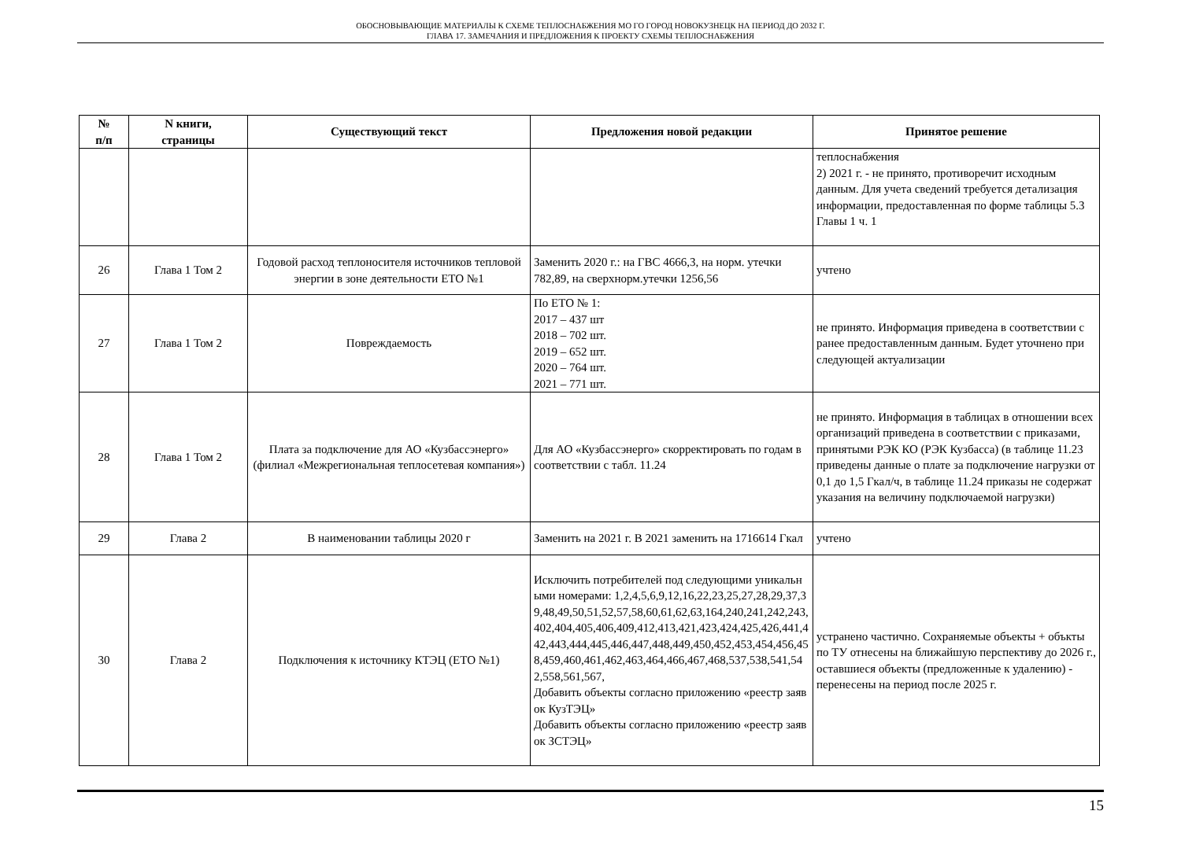ОБОСНОВЫВАЮЩИЕ МАТЕРИАЛЫ К СХЕМЕ ТЕПЛОСНАБЖЕНИЯ МО ГО ГОРОД НОВОКУЗНЕЦК НА ПЕРИОД ДО 2032 Г.
ГЛАВА 17. ЗАМЕЧАНИЯ И ПРЕДЛОЖЕНИЯ К ПРОЕКТУ СХЕМЫ ТЕПЛОСНАБЖЕНИЯ
| № п/п | N книги, страницы | Существующий текст | Предложения новой редакции | Принятое решение |
| --- | --- | --- | --- | --- |
| | | | | теплоснабжения 2) 2021 г. - не принято, противоречит исходным данным. Для учета сведений требуется детализация информации, предоставленная по форме таблицы 5.3 Главы 1 ч. 1 |
| 26 | Глава 1 Том 2 | Годовой расход теплоносителя источников тепловой энергии в зоне деятельности ЕТО №1 | Заменить 2020 г.: на ГВС 4666,3, на норм. утечки 782,89, на сверхнорм.утечки 1256,56 | учтено |
| 27 | Глава 1 Том 2 | Повреждаемость | По ЕТО № 1: 2017 – 437 шт 2018 – 702 шт. 2019 – 652 шт. 2020 – 764 шт. 2021 – 771 шт. | не принято. Информация приведена в соответствии с ранее предоставленным данным. Будет уточнено при следующей актуализации |
| 28 | Глава 1 Том 2 | Плата за подключение для АО «Кузбассэнерго» (филиал «Межрегиональная теплосетевая компания») | Для АО «Кузбассэнерго» скорректировать по годам в соответствии с табл. 11.24 | не принято. Информация в таблицах в отношении всех организаций приведена в соответствии с приказами, принятыми РЭК КО (РЭК Кузбасса) (в таблице 11.23 приведены данные о плате за подключение нагрузки от 0,1 до 1,5 Гкал/ч, в таблице 11.24 приказы не содержат указания на величину подключаемой нагрузки) |
| 29 | Глава 2 | В наименовании таблицы 2020 г | Заменить на 2021 г. В 2021 заменить на 1716614 Гкал | учтено |
| 30 | Глава 2 | Подключения к источнику КТЭЦ (ЕТО №1) | Исключить потребителей под следующими уникальными номерами: 1,2,4,5,6,9,12,16,22,23,25,27,28,29,37,39,48,49,50,51,52,57,58,60,61,62,63,164,240,241,242,243,402,404,405,406,409,412,413,421,423,424,425,426,441,442,443,444,445,446,447,448,449,450,452,453,454,456,458,459,460,461,462,463,464,466,467,468,537,538,541,542,558,561,567, Добавить объекты согласно приложению «реестр заявок КузТЭЦ» Добавить объекты согласно приложению «реестр заявок ЗСТЭЦ» | устранено частично. Сохраняемые объекты + объкты по ТУ отнесены на ближайшую перспективу до 2026 г., оставшиеся объекты (предложенные к удалению) - перенесены на период после 2025 г. |
15